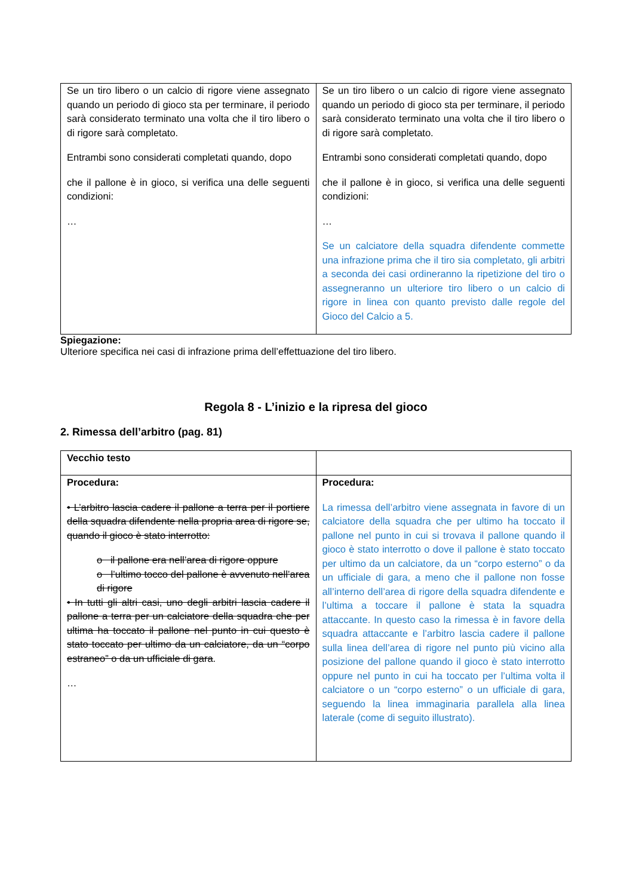| Se un tiro libero o un calcio di rigore viene assegnato quando un periodo di gioco sta per terminare, il periodo sarà considerato terminato una volta che il tiro libero o di rigore sarà completato. Entrambi sono considerati completati quando, dopo che il pallone è in gioco, si verifica una delle seguenti condizioni: … | Se un tiro libero o un calcio di rigore viene assegnato quando un periodo di gioco sta per terminare, il periodo sarà considerato terminato una volta che il tiro libero o di rigore sarà completato. Entrambi sono considerati completati quando, dopo che il pallone è in gioco, si verifica una delle seguenti condizioni: … Se un calciatore della squadra difendente commette una infrazione prima che il tiro sia completato, gli arbitri a seconda dei casi ordineranno la ripetizione del tiro o assegneranno un ulteriore tiro libero o un calcio di rigore in linea con quanto previsto dalle regole del Gioco del Calcio a 5. |
Spiegazione:
Ulteriore specifica nei casi di infrazione prima dell’effettuazione del tiro libero.
Regola 8 - L’inizio e la ripresa del gioco
2. Rimessa dell’arbitro (pag. 81)
| Vecchio testo | |
| Procedura: • L’arbitro lascia cadere il pallone a terra per il portiere della squadra difendente nella propria area di rigore se, quando il gioco è stato interrotto: o il pallone era nell’area di rigore oppure o l’ultimo tocco del pallone è avvenuto nell’area di rigore • In tutti gli altri casi, uno degli arbitri lascia cadere il pallone a terra per un calciatore della squadra che per ultima ha toccato il pallone nel punto in cui questo è stato toccato per ultimo da un calciatore, da un “corpo estraneo” o da un ufficiale di gara . … | Procedura: La rimessa dell’arbitro viene assegnata in favore di un calciatore della squadra che per ultimo ha toccato il pallone nel punto in cui si trovava il pallone quando il gioco è stato interrotto o dove il pallone è stato toccato per ultimo da un calciatore, da un “corpo esterno” o da un ufficiale di gara, a meno che il pallone non fosse all’interno dell’area di rigore della squadra difendente e l’ultima a toccare il pallone è stata la squadra attaccante. In questo caso la rimessa è in favore della squadra attaccante e l’arbitro lascia cadere il pallone sulla linea dell’area di rigore nel punto più vicino alla posizione del pallone quando il gioco è stato interrotto oppure nel punto in cui ha toccato per l’ultima volta il calciatore o un “corpo esterno” o un ufficiale di gara, seguendo la linea immaginaria parallela alla linea laterale (come di seguito illustrato). |